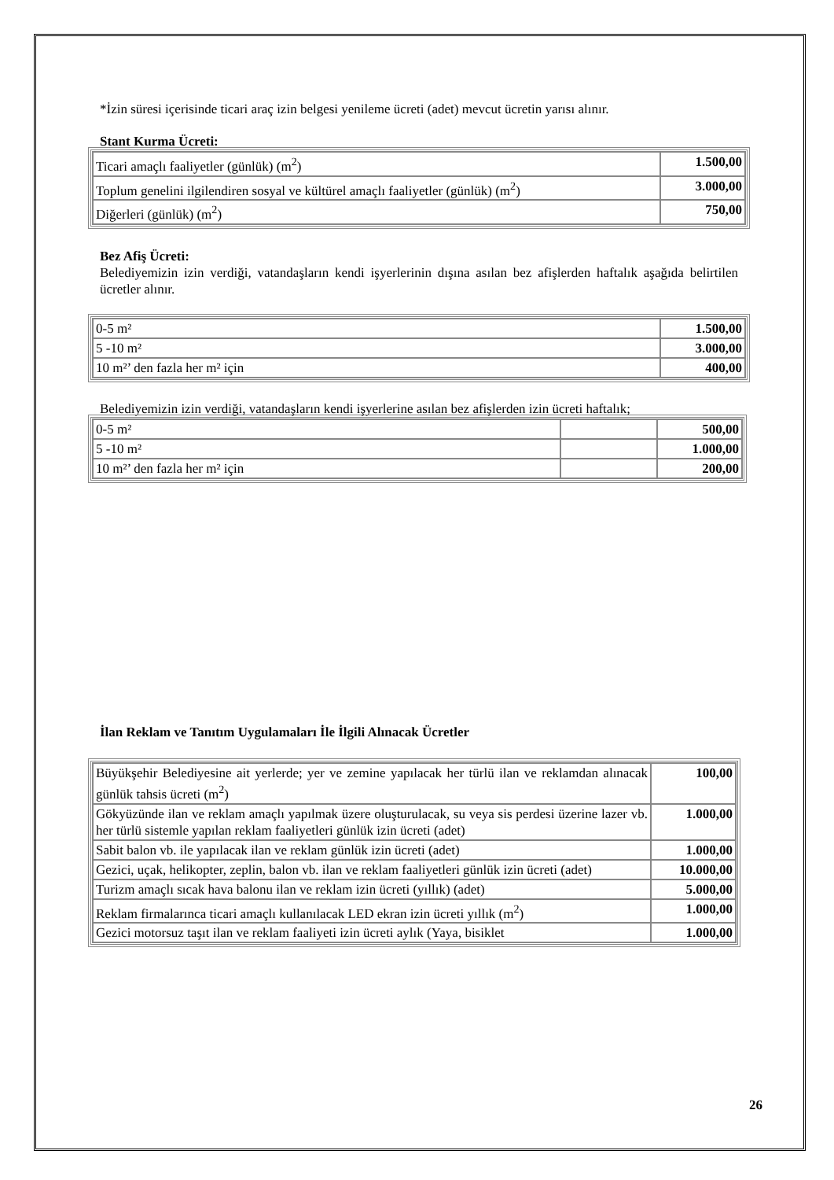*İzin süresi içerisinde ticari araç izin belgesi yenileme ücreti (adet) mevcut ücretin yarısı alınır.
Stant Kurma Ücreti:
| Ticari amaçlı faaliyetler (günlük) (m<sup>2</sup>) | 1.500,00 |
| Toplum genelini ilgilendiren sosyal ve kültürel amaçlı faaliyetler (günlük) (m<sup>2</sup>) | 3.000,00 |
| Diğerleri (günlük) (m<sup>2</sup>) | 750,00 |
Bez Afiş Ücreti:
Belediyemizin izin verdiği, vatandaşların kendi işyerlerinin dışına asılan bez afişlerden haftalık aşağıda belirtilen ücretler alınır.
| 0-5 m² | 1.500,00 |
| 5 -10 m² | 3.000,00 |
| 10 m²’ den fazla her m² için | 400,00 |
Belediyemizin izin verdiği, vatandaşların kendi işyerlerine asılan bez afişlerden izin ücreti haftalık;
| 0-5 m² | | 500,00 |
| 5 -10 m² | | 1.000,00 |
| 10 m²’ den fazla her m² için | | 200,00 |
İlan Reklam ve Tanıtım Uygulamaları İle İlgili Alınacak Ücretler
| Büyükşehir Belediyesine ait yerlerde; yer ve zemine yapılacak her türlü ilan ve reklamdan alınacak günlük tahsis ücreti (m<sup>2</sup>) | 100,00 |
| Gökyüzünde ilan ve reklam amaçlı yapılmak üzere oluşturulacak, su veya sis perdesi üzerine lazer vb. her türlü sistemle yapılan reklam faaliyetleri günlük izin ücreti (adet) | 1.000,00 |
| Sabit balon vb. ile yapılacak ilan ve reklam günlük izin ücreti (adet) | 1.000,00 |
| Gezici, uçak, helikopter, zeplin, balon vb. ilan ve reklam faaliyetleri günlük izin ücreti (adet) | 10.000,00 |
| Turizm amaçlı sıcak hava balonu ilan ve reklam izin ücreti (yıllık) (adet) | 5.000,00 |
| Reklam firmalarınca ticari amaçlı kullanılacak LED ekran izin ücreti yıllık (m<sup>2</sup>) | 1.000,00 |
| Gezici motorsuz taşıt ilan ve reklam faaliyeti izin ücreti aylık (Yaya, bisiklet | 1.000,00 |
26